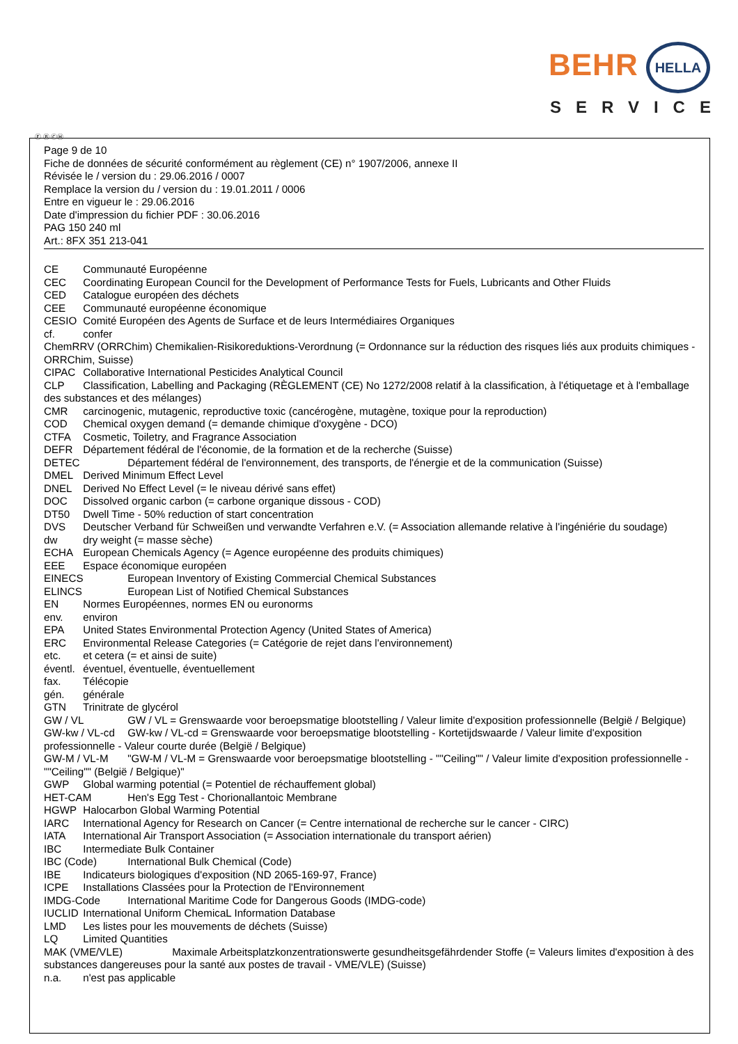BEHR HELLA
SERVICE
Ⓕ Ⓑ ⒸⒽ
Page 9 de 10
Fiche de données de sécurité conformément au règlement (CE) n° 1907/2006, annexe II
Révisée le / version du : 29.06.2016 / 0007
Remplace la version du / version du : 19.01.2011 / 0006
Entre en vigueur le : 29.06.2016
Date d'impression du fichier PDF : 30.06.2016
PAG 150 240 ml
Art.: 8FX 351 213-041
CE Communauté Européenne
CEC Coordinating European Council for the Development of Performance Tests for Fuels, Lubricants and Other Fluids
CED Catalogue européen des déchets
CEE Communauté européenne économique
CESIO Comité Européen des Agents de Surface et de leurs Intermédiaires Organiques
cf. confer
ChemRRV (ORRChim) Chemikalien-Risikoreduktions-Verordnung (= Ordonnance sur la réduction des risques liés aux produits chimiques - ORRChim, Suisse)
CIPAC Collaborative International Pesticides Analytical Council
CLP Classification, Labelling and Packaging (RÈGLEMENT (CE) No 1272/2008 relatif à la classification, à l'étiquetage et à l'emballage des substances et des mélanges)
CMR carcinogenic, mutagenic, reproductive toxic (cancérogène, mutagène, toxique pour la reproduction)
COD Chemical oxygen demand (= demande chimique d'oxygène - DCO)
CTFA Cosmetic, Toiletry, and Fragrance Association
DEFR Département fédéral de l'économie, de la formation et de la recherche (Suisse)
DETEC Département fédéral de l'environnement, des transports, de l'énergie et de la communication (Suisse)
DMEL Derived Minimum Effect Level
DNEL Derived No Effect Level (= le niveau dérivé sans effet)
DOC Dissolved organic carbon (= carbone organique dissous - COD)
DT50 Dwell Time - 50% reduction of start concentration
DVS Deutscher Verband für Schweißen und verwandte Verfahren e.V. (= Association allemande relative à l'ingéniérie du soudage)
dw dry weight (= masse sèche)
ECHA European Chemicals Agency (= Agence européenne des produits chimiques)
EEE Espace économique européen
EINECS European Inventory of Existing Commercial Chemical Substances
ELINCS European List of Notified Chemical Substances
EN Normes Européennes, normes EN ou euronorms
env. environ
EPA United States Environmental Protection Agency (United States of America)
ERC Environmental Release Categories (= Catégorie de rejet dans l'environnement)
etc. et cetera (= et ainsi de suite)
éventl. éventuel, éventuelle, éventuellement
fax. Télécopie
gén. générale
GTN Trinitrate de glycérol
GW / VL GW / VL = Grenswaarde voor beroepsmatige blootstelling / Valeur limite d'exposition professionnelle (België / Belgique)
GW-kw / VL-cd GW-kw / VL-cd = Grenswaarde voor beroepsmatige blootstelling - Kortetijdswaarde / Valeur limite d'exposition professionnelle - Valeur courte durée (België / Belgique)
GW-M / VL-M "GW-M / VL-M = Grenswaarde voor beroepsmatige blootstelling - ""Ceiling"" / Valeur limite d'exposition professionnelle - ""Ceiling"" (België / Belgique)"
GWP Global warming potential (= Potentiel de réchauffement global)
HET-CAM Hen's Egg Test - Chorionallantoic Membrane
HGWP Halocarbon Global Warming Potential
IARC International Agency for Research on Cancer (= Centre international de recherche sur le cancer - CIRC)
IATA International Air Transport Association (= Association internationale du transport aérien)
IBC Intermediate Bulk Container
IBC (Code) International Bulk Chemical (Code)
IBE Indicateurs biologiques d'exposition (ND 2065-169-97, France)
ICPE Installations Classées pour la Protection de l'Environnement
IMDG-Code International Maritime Code for Dangerous Goods (IMDG-code)
IUCLID International Uniform ChemicaL Information Database
LMD Les listes pour les mouvements de déchets (Suisse)
LQ Limited Quantities
MAK (VME/VLE) Maximale Arbeitsplatzkonzentrationswerte gesundheitsgefährdender Stoffe (= Valeurs limites d'exposition à des substances dangereuses pour la santé aux postes de travail - VME/VLE) (Suisse)
n.a. n'est pas applicable